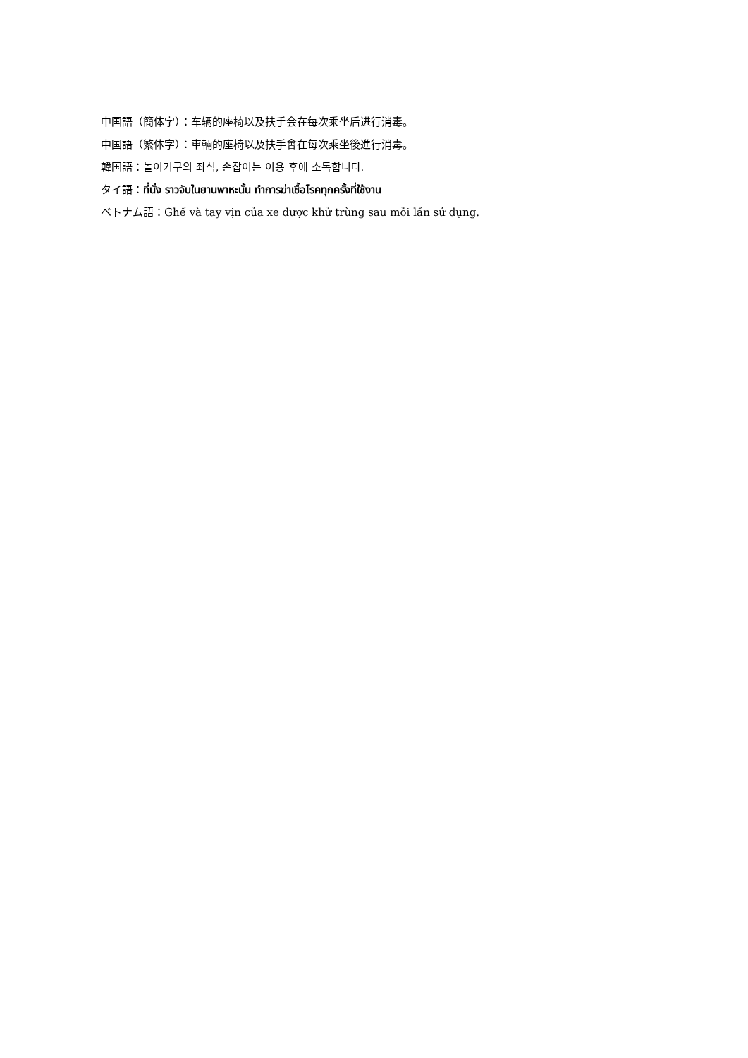中国語（簡体字）：车辆的座椅以及扶手会在每次乘坐后进行消毒。
中国語（繁体字）：車輛的座椅以及扶手會在每次乘坐後進行消毒。
韓国語：놀이기구의 좌석, 손잡이는 이용 후에 소독합니다.
タイ語：ที่นั่ง ราวจับในยานพาหะนั้น ทำการฆ่าเชื้อโรคทุกครั้งที่ใช้งาน
ベトナム語：Ghế và tay vịn của xe được khử trùng sau mỗi lần sử dụng.